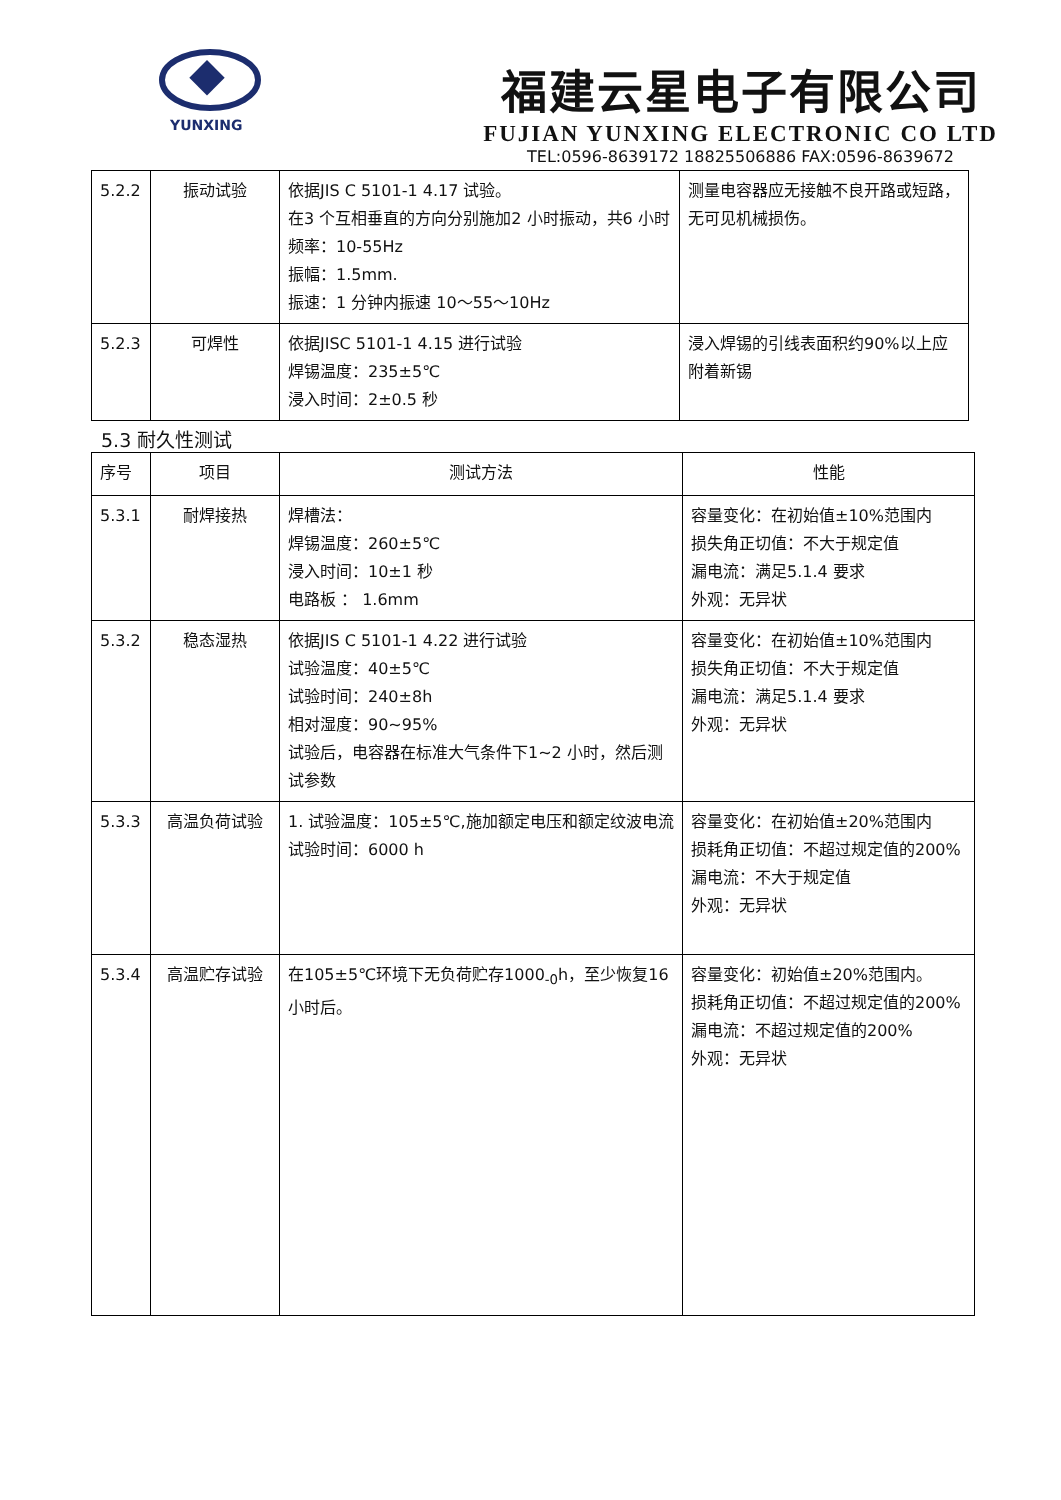YUNXING
福建云星电子有限公司
FUJIAN YUNXING ELECTRONIC CO LTD
TEL:0596-8639172 18825506886 FAX:0596-8639672
| 5.2.2 | 振动试验 | 依据JIS C 5101-1 4.17 试验。 在3 个互相垂直的方向分别施加2 小时振动，共6 小时 频率：10-55Hz 振幅：1.5mm. 振速：1 分钟内振速 10～55～10Hz | 测量电容器应无接触不良开路或短路，无可见机械损伤。 |
| 5.2.3 | 可焊性 | 依据JISC 5101-1 4.15 进行试验 焊锡温度：235±5℃ 浸入时间：2±0.5 秒 | 浸入焊锡的引线表面积约90%以上应附着新锡 |
5.3 耐久性测试
| 序号 | 项目 | 测试方法 | 性能 |
| --- | --- | --- | --- |
| 5.3.1 | 耐焊接热 | 焊槽法： 焊锡温度：260±5℃ 浸入时间：10±1 秒 电路板 ： 1.6mm | 容量变化：在初始值±10%范围内 损失角正切值：不大于规定值 漏电流：满足5.1.4 要求 外观：无异状 |
| 5.3.2 | 稳态湿热 | 依据JIS C 5101-1 4.22 进行试验 试验温度：40±5℃ 试验时间：240±8h 相对湿度：90~95% 试验后，电容器在标准大气条件下1~2 小时，然后测试参数 | 容量变化：在初始值±10%范围内 损失角正切值：不大于规定值 漏电流：满足5.1.4 要求 外观：无异状 |
| 5.3.3 | 高温负荷试验 | 1. 试验温度：105±5℃,施加额定电压和额定纹波电流 试验时间：6000 h | 容量变化：在初始值±20%范围内 损耗角正切值：不超过规定值的200% 漏电流：不大于规定值 外观：无异状 |
| 5.3.4 | 高温贮存试验 | 在105±5℃环境下无负荷贮存1000<sub>-0</sub>h，至少恢复16 小时后。 | 容量变化：初始值±20%范围内。 损耗角正切值：不超过规定值的200% 漏电流：不超过规定值的200% 外观：无异状 |